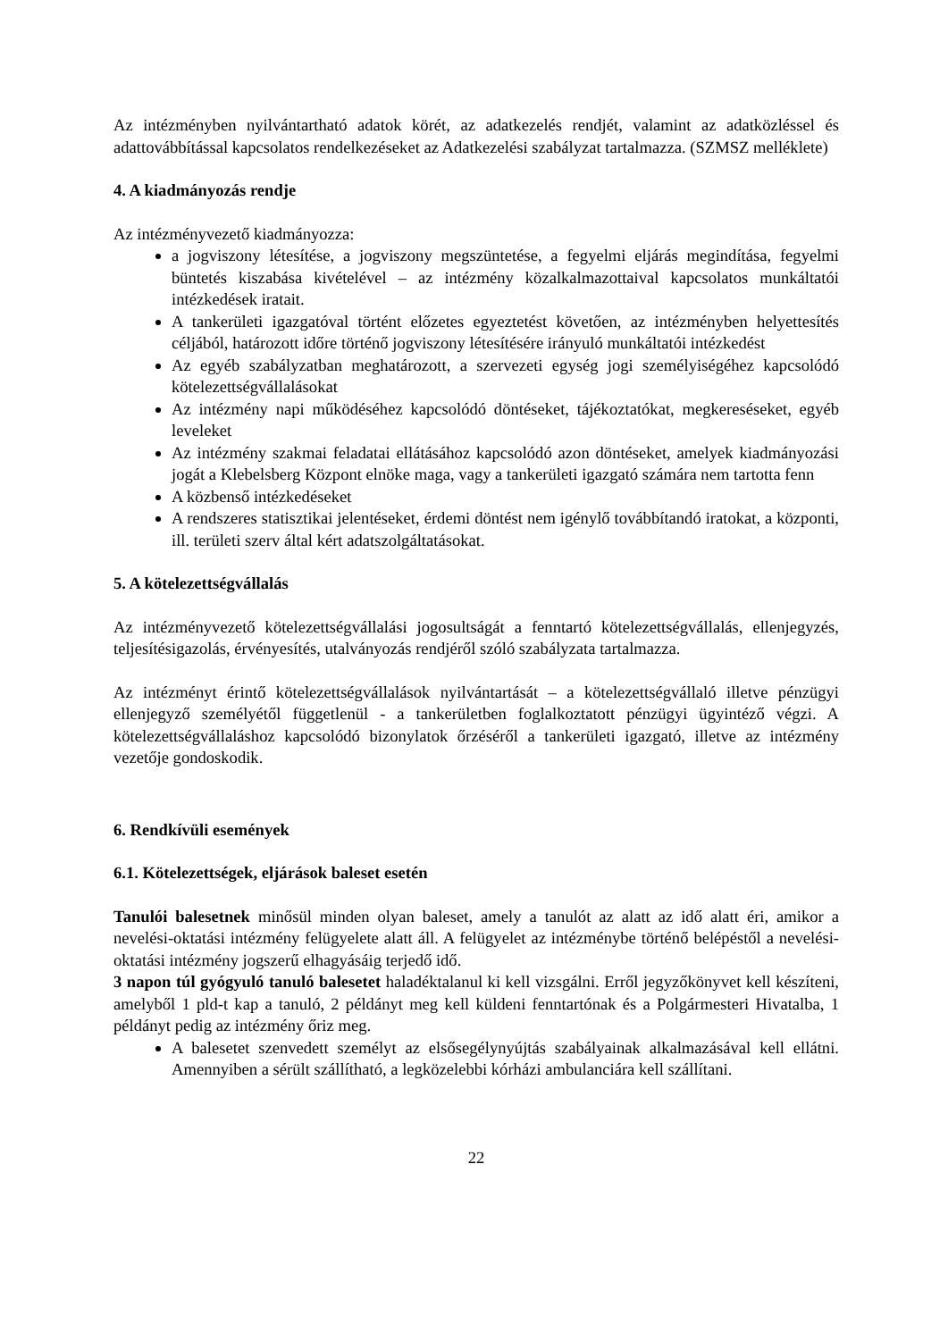Az intézményben nyilvántartható adatok körét, az adatkezelés rendjét, valamint az adatközléssel és adattovábbítással kapcsolatos rendelkezéseket az Adatkezelési szabályzat tartalmazza. (SZMSZ melléklete)
4. A kiadmányozás rendje
Az intézményvezető kiadmányozza:
a jogviszony létesítése, a jogviszony megszüntetése, a fegyelmi eljárás megindítása, fegyelmi büntetés kiszabása kivételével – az intézmény közalkalmazottaival kapcsolatos munkáltatói intézkedések iratait.
A tankerületi igazgatóval történt előzetes egyeztetést követően, az intézményben helyettesítés céljából, határozott időre történő jogviszony létesítésére irányuló munkáltatói intézkedést
Az egyéb szabályzatban meghatározott, a szervezeti egység jogi személyiségéhez kapcsolódó kötelezettségvállalásokat
Az intézmény napi működéséhez kapcsolódó döntéseket, tájékoztatókat, megkereséseket, egyéb leveleket
Az intézmény szakmai feladatai ellátásához kapcsolódó azon döntéseket, amelyek kiadmányozási jogát a Klebelsberg Központ elnöke maga, vagy a tankerületi igazgató számára nem tartotta fenn
A közbenső intézkedéseket
A rendszeres statisztikai jelentéseket, érdemi döntést nem igénylő továbbítandó iratokat, a központi, ill. területi szerv által kért adatszolgáltatásokat.
5. A kötelezettségvállalás
Az intézményvezető kötelezettségvállalási jogosultságát a fenntartó kötelezettségvállalás, ellenjegyzés, teljesítésigazolás, érvényesítés, utalványozás rendjéről szóló szabályzata tartalmazza.
Az intézményt érintő kötelezettségvállalások nyilvántartását – a kötelezettségvállaló illetve pénzügyi ellenjegyző személyétől függetlenül - a tankerületben foglalkoztatott pénzügyi ügyintéző végzi. A kötelezettségvállaláshoz kapcsolódó bizonylatok őrzéséről a tankerületi igazgató, illetve az intézmény vezetője gondoskodik.
6. Rendkívüli események
6.1. Kötelezettségek, eljárások baleset esetén
Tanulói balesetnek minősül minden olyan baleset, amely a tanulót az alatt az idő alatt éri, amikor a nevelési-oktatási intézmény felügyelete alatt áll. A felügyelet az intézménybe történő belépéstől a nevelési-oktatási intézmény jogszerű elhagyásáig terjedő idő.
3 napon túl gyógyuló tanuló balesetet haladéktalanul ki kell vizsgálni. Erről jegyzőkönyvet kell készíteni, amelyből 1 pld-t kap a tanuló, 2 példányt meg kell küldeni fenntartónak és a Polgármesteri Hivatalba, 1 példányt pedig az intézmény őriz meg.
A balesetet szenvedett személyt az elsősegélynyújtás szabályainak alkalmazásával kell ellátni. Amennyiben a sérült szállítható, a legközelebbi kórházi ambulanciára kell szállítani.
22